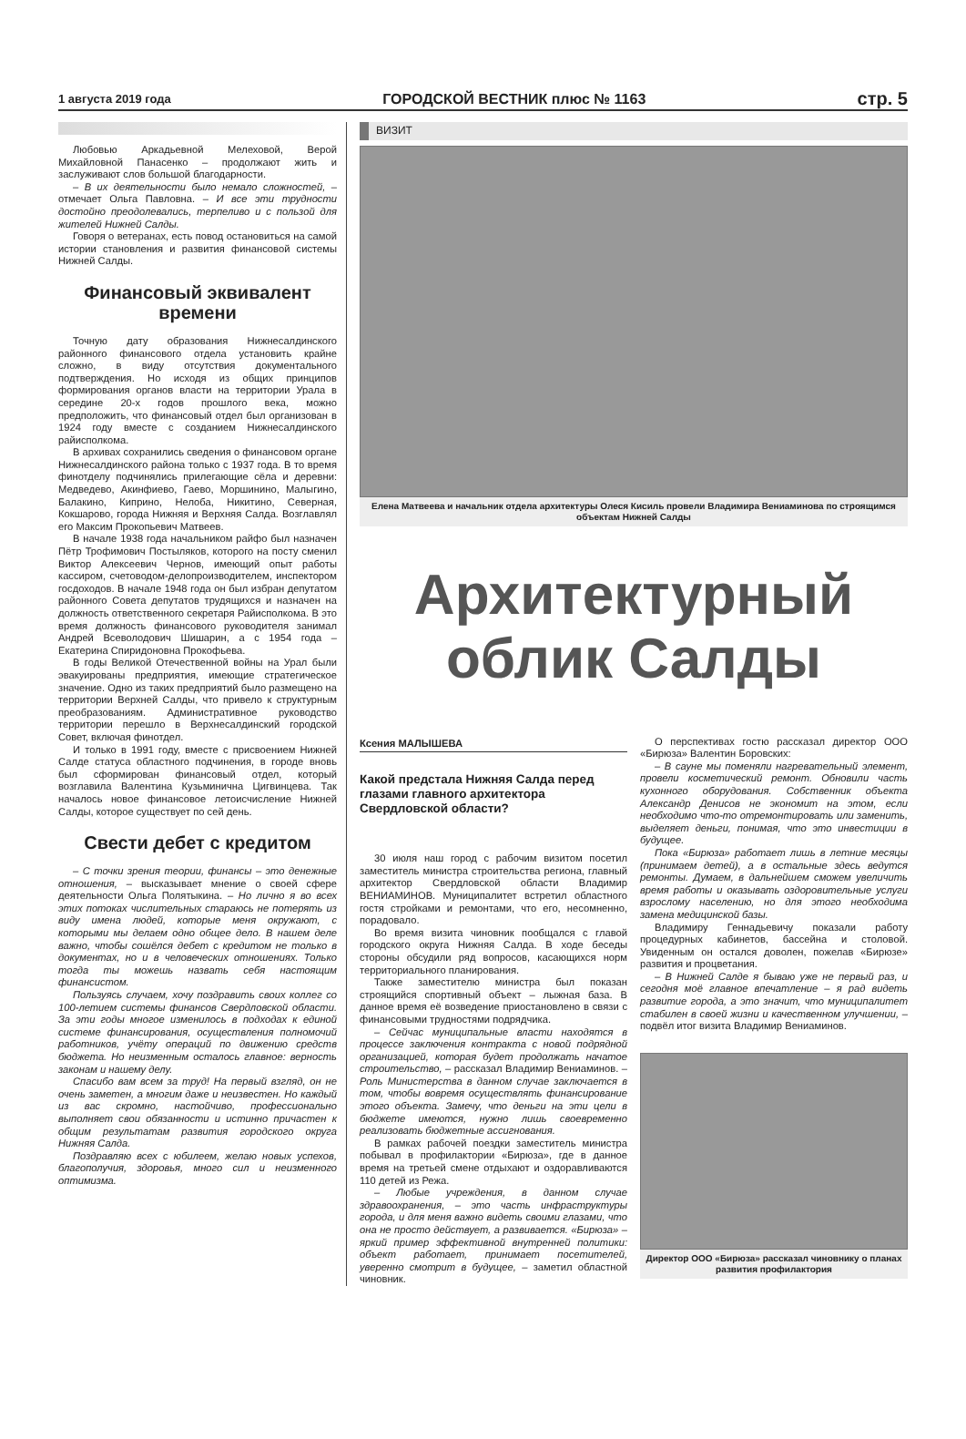1 августа 2019 года ГОРОДСКОЙ ВЕСТНИК плюс № 1163 стр. 5
Любовью Аркадьевной Мелеховой, Верой Михайловной Панасенко – продолжают жить и заслуживают слов большой благодарности.
– В их деятельности было немало сложностей, – отмечает Ольга Павловна. – И все эти трудности достойно преодолевались, терпеливо и с пользой для жителей Нижней Салды.
Говоря о ветеранах, есть повод остановиться на самой истории становления и развития финансовой системы Нижней Салды.
Финансовый эквивалент времени
Точную дату образования Нижнесалдинского районного финансового отдела установить крайне сложно, в виду отсутствия документального подтверждения. Но исходя из общих принципов формирования органов власти на территории Урала в середине 20-х годов прошлого века, можно предположить, что финансовый отдел был организован в 1924 году вместе с созданием Нижнесалдинского райисполкома.
В архивах сохранились сведения о финансовом органе Нижнесалдинского района только с 1937 года. В то время финотделу подчинялись прилегающие сёла и деревни: Медведево, Акинфиево, Гаево, Моршинино, Малыгино, Балакино, Киприно, Нелоба, Никитино, Северная, Кокшарово, города Нижняя и Верхняя Салда. Возглавлял его Максим Прокопьевич Матвеев.
В начале 1938 года начальником райфо был назначен Пётр Трофимович Постыляков, которого на посту сменил Виктор Алексеевич Чернов, имеющий опыт работы кассиром, счетоводом-делопроизводителем, инспектором госдоходов. В начале 1948 года он был избран депутатом районного Совета депутатов трудящихся и назначен на должность ответственного секретаря Райисполкома. В это время должность финансового руководителя занимал Андрей Всеволодович Шишарин, а с 1954 года – Екатерина Спиридоновна Прокофьева.
В годы Великой Отечественной войны на Урал были эвакуированы предприятия, имеющие стратегическое значение. Одно из таких предприятий было размещено на территории Верхней Салды, что привело к структурным преобразованиям. Административное руководство территории перешло в Верхнесалдинский городской Совет, включая финотдел.
И только в 1991 году, вместе с присвоением Нижней Салде статуса областного подчинения, в городе вновь был сформирован финансовый отдел, который возглавила Валентина Кузьминична Цигвинцева. Так началось новое финансовое летоисчисление Нижней Салды, которое существует по сей день.
Свести дебет с кредитом
– С точки зрения теории, финансы – это денежные отношения, – высказывает мнение о своей сфере деятельности Ольга Полятыкина. – Но лично я во всех этих потоках числительных стараюсь не потерять из виду имена людей, которые меня окружают, с которыми мы делаем одно общее дело. В нашем деле важно, чтобы сошёлся дебет с кредитом не только в документах, но и в человеческих отношениях. Только тогда ты можешь назвать себя настоящим финансистом.
Пользуясь случаем, хочу поздравить своих коллег со 100-летием системы финансов Свердловской области. За эти годы многое изменилось в подходах к единой системе финансирования, осуществления полномочий работников, учёту операций по движению средств бюджета. Но неизменным осталось главное: верность законам и нашему делу.
Спасибо вам всем за труд! На первый взгляд, он не очень заметен, а многим даже и неизвестен. Но каждый из вас скромно, настойчиво, профессионально выполняет свои обязанности и истинно причастен к общим результатам развития городского округа Нижняя Салда.
Поздравляю всех с юбилеем, желаю новых успехов, благополучия, здоровья, много сил и неизменного оптимизма.
ВИЗИТ
Елена Матвеева и начальник отдела архитектуры Олеся Кисиль провели Владимира Вениаминова по строящимся объектам Нижней Салды
Архитектурный облик Салды
Ксения МАЛЫШЕВА
Какой предстала Нижняя Салда перед глазами главного архитектора Свердловской области?
30 июля наш город с рабочим визитом посетил заместитель министра строительства региона, главный архитектор Свердловской области Владимир ВЕНИАМИНОВ. Муниципалитет встретил областного гостя стройками и ремонтами, что его, несомненно, порадовало.
Во время визита чиновник пообщался с главой городского округа Нижняя Салда. В ходе беседы стороны обсудили ряд вопросов, касающихся норм территориального планирования.
Также заместителю министра был показан строящийся спортивный объект – лыжная база. В данное время её возведение приостановлено в связи с финансовыми трудностями подрядчика.
– Сейчас муниципальные власти находятся в процессе заключения контракта с новой подрядной организацией, которая будет продолжать начатое строительство, – рассказал Владимир Вениаминов. – Роль Министерства в данном случае заключается в том, чтобы вовремя осуществлять финансирование этого объекта. Замечу, что деньги на эти цели в бюджете имеются, нужно лишь своевременно реализовать бюджетные ассигнования.
В рамках рабочей поездки заместитель министра побывал в профилактории «Бирюза», где в данное время на третьей смене отдыхают и оздоравливаются 110 детей из Режа.
– Любые учреждения, в данном случае здравоохранения, – это часть инфраструктуры города, и для меня важно видеть своими глазами, что она не просто действует, а развивается. «Бирюза» – яркий пример эффективной внутренней политики: объект работает, принимает посетителей, уверенно смотрит в будущее, – заметил областной чиновник.
О перспективах гостю рассказал директор ООО «Бирюза» Валентин Боровских:
– В сауне мы поменяли нагревательный элемент, провели косметический ремонт. Обновили часть кухонного оборудования. Собственник объекта Александр Денисов не экономит на этом, если необходимо что-то отремонтировать или заменить, выделяет деньги, понимая, что это инвестиции в будущее.
Пока «Бирюза» работает лишь в летние месяцы (принимаем детей), а в остальные здесь ведутся ремонты. Думаем, в дальнейшем сможем увеличить время работы и оказывать оздоровительные услуги взрослому населению, но для этого необходима замена медицинской базы.
Владимиру Геннадьевичу показали работу процедурных кабинетов, бассейна и столовой. Увиденным он остался доволен, пожелав «Бирюзе» развития и процветания.
– В Нижней Салде я бываю уже не первый раз, и сегодня моё главное впечатление – я рад видеть развитие города, а это значит, что муниципалитет стабилен в своей жизни и качественном улучшении, – подвёл итог визита Владимир Вениаминов.
Директор ООО «Бирюза» рассказал чиновнику о планах развития профилактория